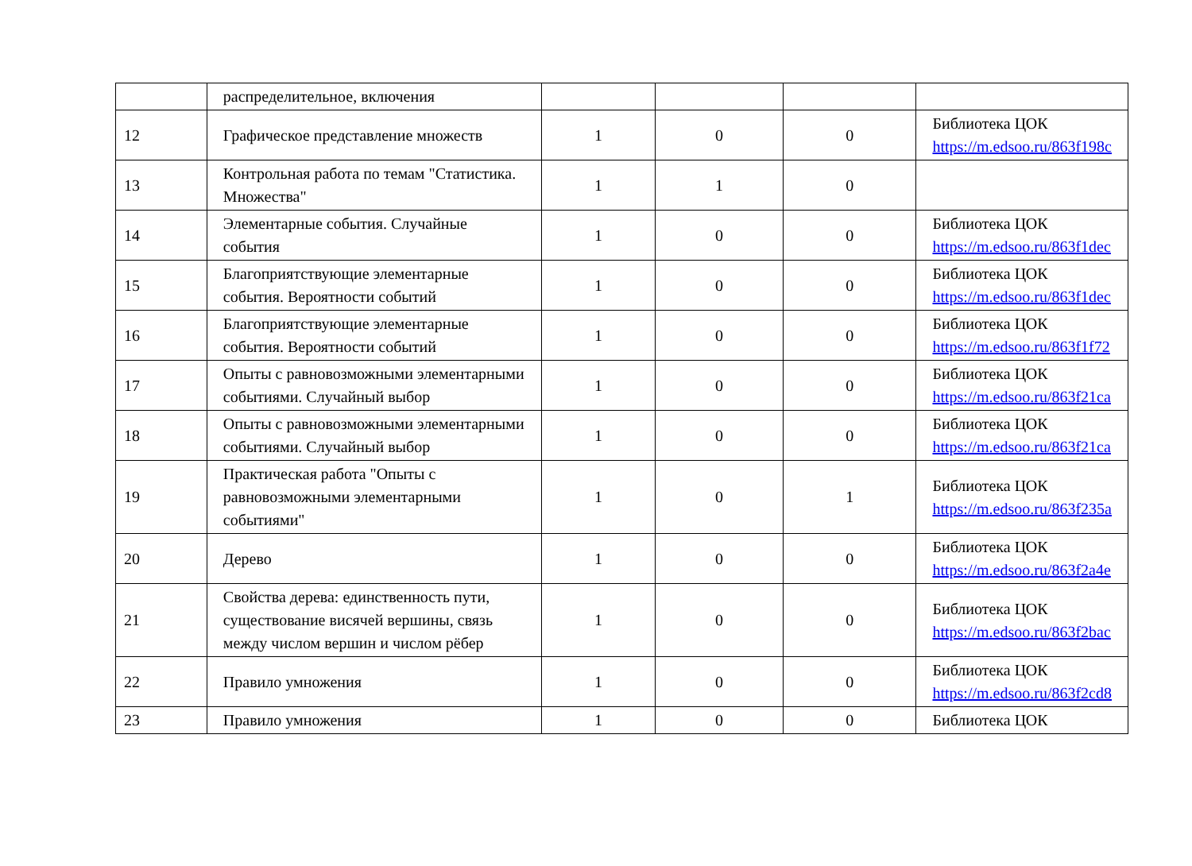| | распределительное, включения | | | | |
| 12 | Графическое представление множеств | 1 | 0 | 0 | Библиотека ЦОК https://m.edsoo.ru/863f198c |
| 13 | Контрольная работа по темам "Статистика. Множества" | 1 | 1 | 0 | |
| 14 | Элементарные события. Случайные события | 1 | 0 | 0 | Библиотека ЦОК https://m.edsoo.ru/863f1dec |
| 15 | Благоприятствующие элементарные события. Вероятности событий | 1 | 0 | 0 | Библиотека ЦОК https://m.edsoo.ru/863f1dec |
| 16 | Благоприятствующие элементарные события. Вероятности событий | 1 | 0 | 0 | Библиотека ЦОК https://m.edsoo.ru/863f1f72 |
| 17 | Опыты с равновозможными элементарными событиями. Случайный выбор | 1 | 0 | 0 | Библиотека ЦОК https://m.edsoo.ru/863f21ca |
| 18 | Опыты с равновозможными элементарными событиями. Случайный выбор | 1 | 0 | 0 | Библиотека ЦОК https://m.edsoo.ru/863f21ca |
| 19 | Практическая работа "Опыты с равновозможными элементарными событиями" | 1 | 0 | 1 | Библиотека ЦОК https://m.edsoo.ru/863f235a |
| 20 | Дерево | 1 | 0 | 0 | Библиотека ЦОК https://m.edsoo.ru/863f2a4e |
| 21 | Свойства дерева: единственность пути, существование висячей вершины, связь между числом вершин и числом рёбер | 1 | 0 | 0 | Библиотека ЦОК https://m.edsoo.ru/863f2bac |
| 22 | Правило умножения | 1 | 0 | 0 | Библиотека ЦОК https://m.edsoo.ru/863f2cd8 |
| 23 | Правило умножения | 1 | 0 | 0 | Библиотека ЦОК |